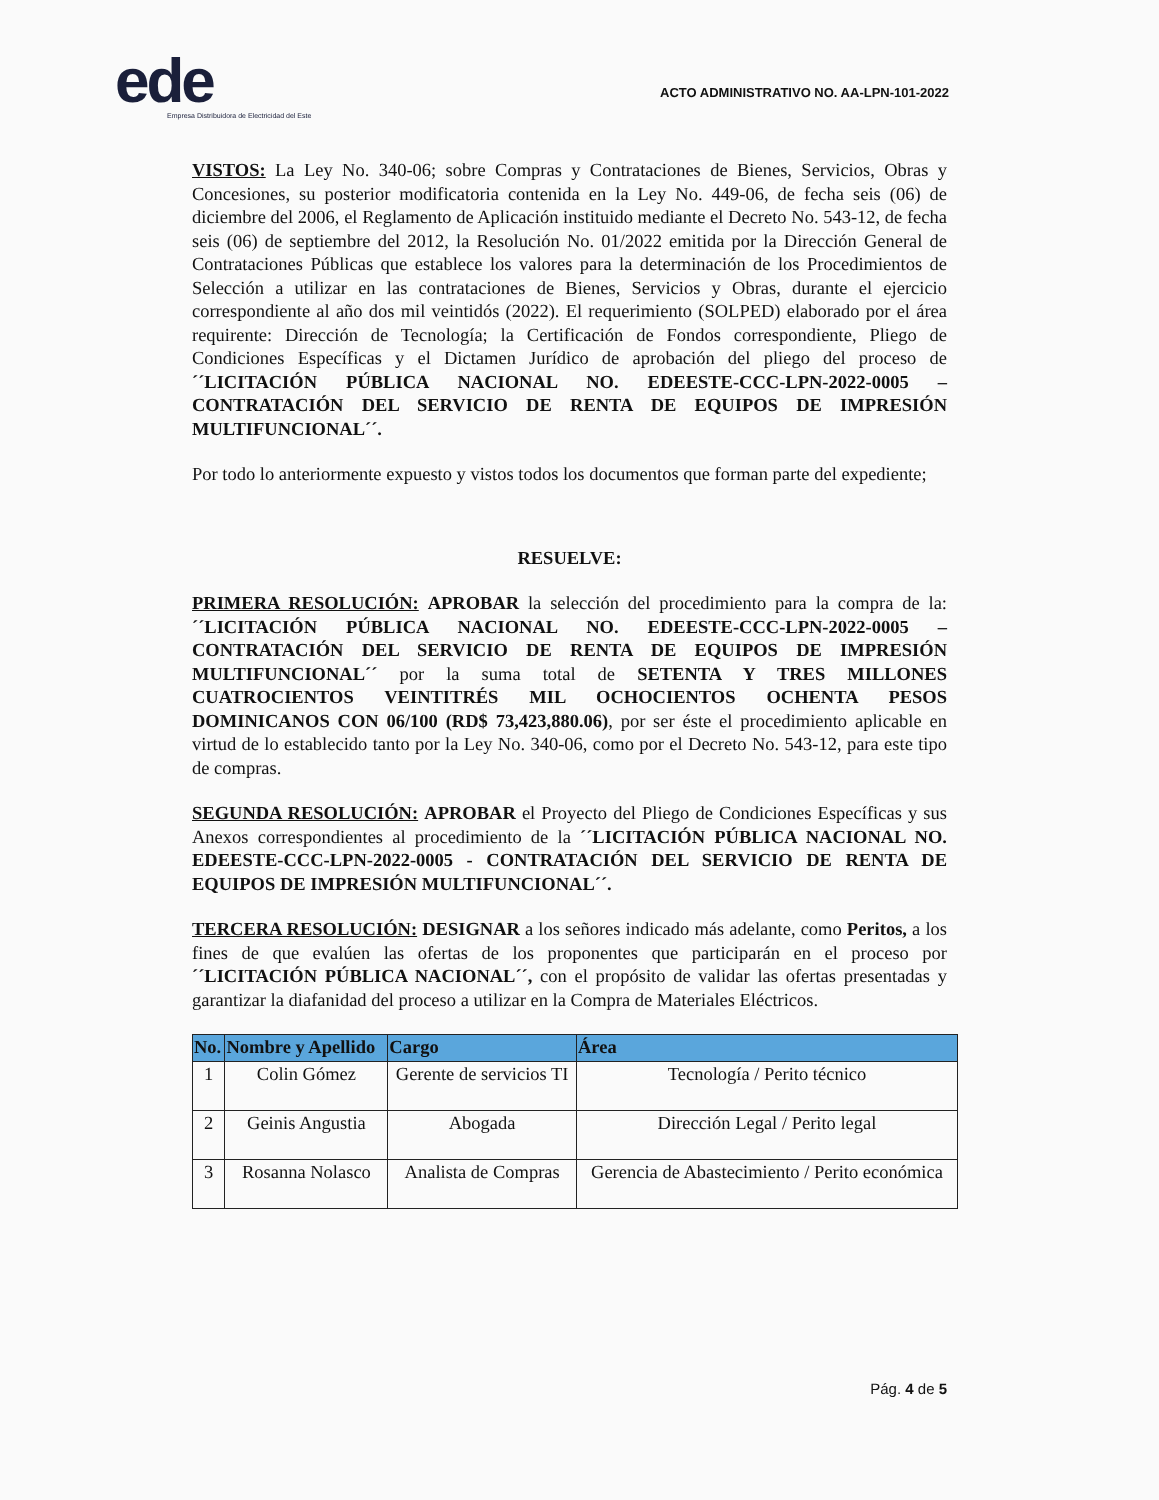ede
Empresa Distribuidora de Electricidad del Este
ACTO ADMINISTRATIVO NO. AA-LPN-101-2022
VISTOS: La Ley No. 340-06; sobre Compras y Contrataciones de Bienes, Servicios, Obras y Concesiones, su posterior modificatoria contenida en la Ley No. 449-06, de fecha seis (06) de diciembre del 2006, el Reglamento de Aplicación instituido mediante el Decreto No. 543-12, de fecha seis (06) de septiembre del 2012, la Resolución No. 01/2022 emitida por la Dirección General de Contrataciones Públicas que establece los valores para la determinación de los Procedimientos de Selección a utilizar en las contrataciones de Bienes, Servicios y Obras, durante el ejercicio correspondiente al año dos mil veintidós (2022). El requerimiento (SOLPED) elaborado por el área requirente: Dirección de Tecnología; la Certificación de Fondos correspondiente, Pliego de Condiciones Específicas y el Dictamen Jurídico de aprobación del pliego del proceso de ´´LICITACIÓN PÚBLICA NACIONAL NO. EDEESTE-CCC-LPN-2022-0005 – CONTRATACIÓN DEL SERVICIO DE RENTA DE EQUIPOS DE IMPRESIÓN MULTIFUNCIONAL´´.
Por todo lo anteriormente expuesto y vistos todos los documentos que forman parte del expediente;
RESUELVE:
PRIMERA RESOLUCIÓN: APROBAR la selección del procedimiento para la compra de la: ´´LICITACIÓN PÚBLICA NACIONAL NO. EDEESTE-CCC-LPN-2022-0005 – CONTRATACIÓN DEL SERVICIO DE RENTA DE EQUIPOS DE IMPRESIÓN MULTIFUNCIONAL´´ por la suma total de SETENTA Y TRES MILLONES CUATROCIENTOS VEINTITRÉS MIL OCHOCIENTOS OCHENTA PESOS DOMINICANOS CON 06/100 (RD$ 73,423,880.06), por ser éste el procedimiento aplicable en virtud de lo establecido tanto por la Ley No. 340-06, como por el Decreto No. 543-12, para este tipo de compras.
SEGUNDA RESOLUCIÓN: APROBAR el Proyecto del Pliego de Condiciones Específicas y sus Anexos correspondientes al procedimiento de la ´´LICITACIÓN PÚBLICA NACIONAL NO. EDEESTE-CCC-LPN-2022-0005 - CONTRATACIÓN DEL SERVICIO DE RENTA DE EQUIPOS DE IMPRESIÓN MULTIFUNCIONAL´´.
TERCERA RESOLUCIÓN: DESIGNAR a los señores indicado más adelante, como Peritos, a los fines de que evalúen las ofertas de los proponentes que participarán en el proceso por ´´LICITACIÓN PÚBLICA NACIONAL´´, con el propósito de validar las ofertas presentadas y garantizar la diafanidad del proceso a utilizar en la Compra de Materiales Eléctricos.
| No. | Nombre y Apellido | Cargo | Área |
| --- | --- | --- | --- |
| 1 | Colin Gómez | Gerente de servicios TI | Tecnología / Perito técnico |
| 2 | Geinis Angustia | Abogada | Dirección Legal / Perito legal |
| 3 | Rosanna Nolasco | Analista de Compras | Gerencia de Abastecimiento / Perito económica |
Pág. 4 de 5